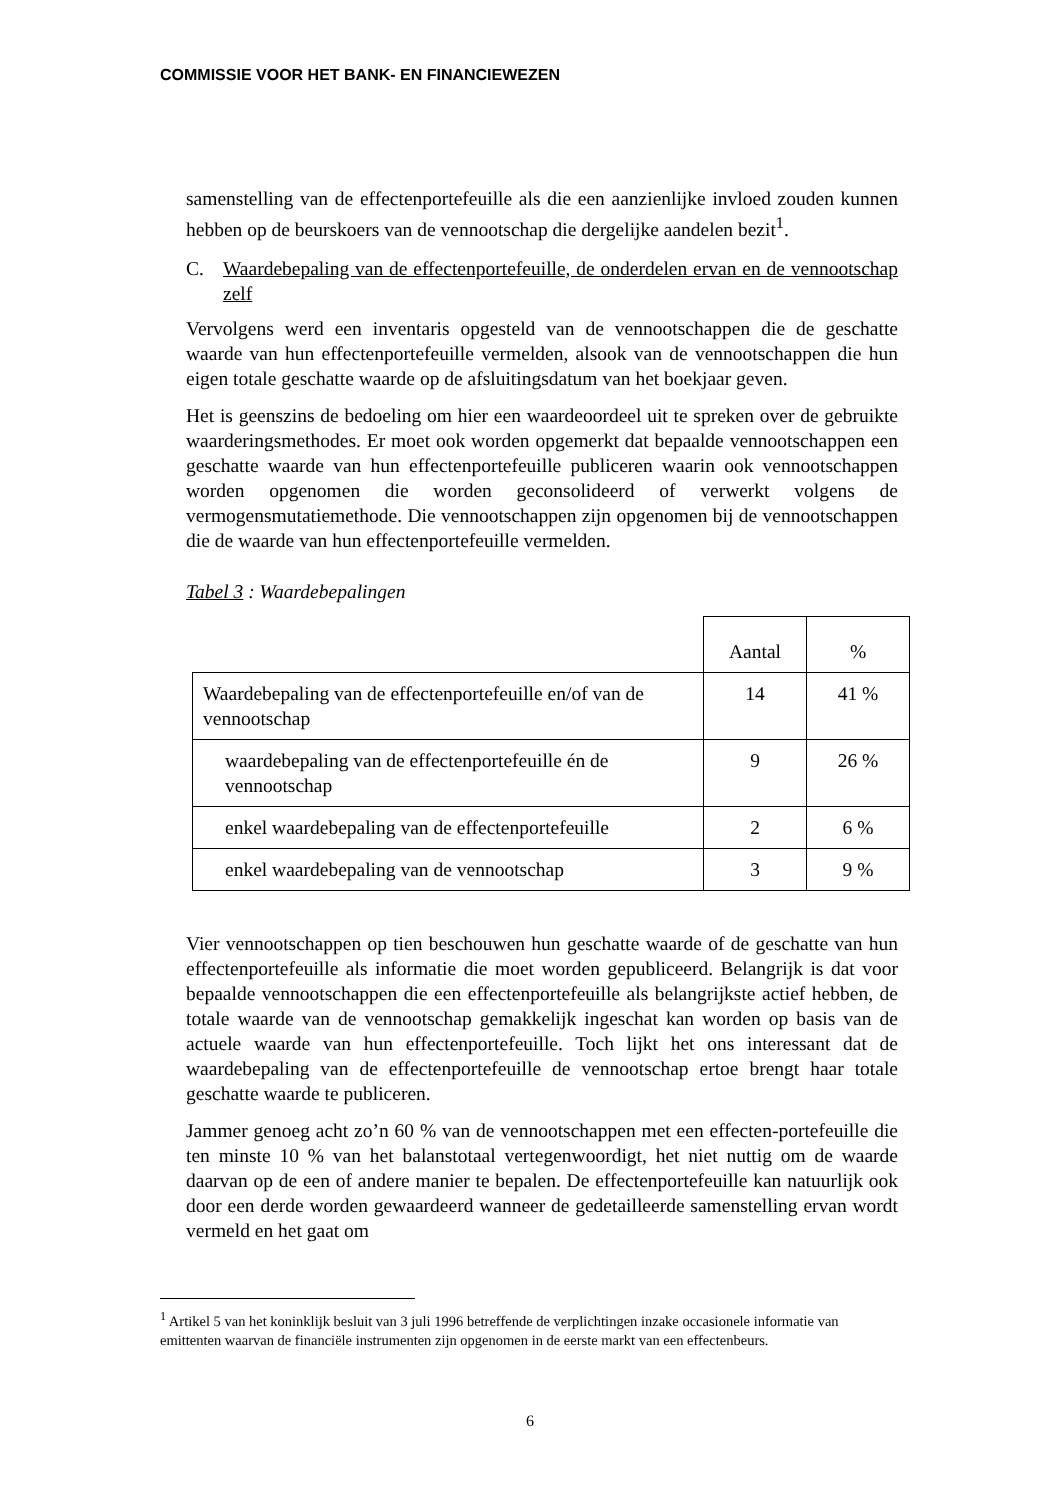COMMISSIE VOOR HET BANK- EN FINANCIEWEZEN
samenstelling van de effectenportefeuille als die een aanzienlijke invloed zouden kunnen hebben op de beurskoers van de vennootschap die dergelijke aandelen bezit<sup>1</sup>.
C. Waardebepaling van de effectenportefeuille, de onderdelen ervan en de vennootschap zelf
Vervolgens werd een inventaris opgesteld van de vennootschappen die de geschatte waarde van hun effectenportefeuille vermelden, alsook van de vennootschappen die hun eigen totale geschatte waarde op de afsluitingsdatum van het boekjaar geven.
Het is geenszins de bedoeling om hier een waardeoordeel uit te spreken over de gebruikte waarderingsmethodes. Er moet ook worden opgemerkt dat bepaalde vennootschappen een geschatte waarde van hun effectenportefeuille publiceren waarin ook vennootschappen worden opgenomen die worden geconsolideerd of verwerkt volgens de vermogensmutatiemethode. Die vennootschappen zijn opgenomen bij de vennootschappen die de waarde van hun effectenportefeuille vermelden.
Tabel 3 : Waardebepalingen
| | Aantal | % |
| Waardebepaling van de effectenportefeuille en/of van de vennootschap | 14 | 41 % |
| waardebepaling van de effectenportefeuille én de vennootschap | 9 | 26 % |
| enkel waardebepaling van de effectenportefeuille | 2 | 6 % |
| enkel waardebepaling van de vennootschap | 3 | 9 % |
Vier vennootschappen op tien beschouwen hun geschatte waarde of de geschatte van hun effectenportefeuille als informatie die moet worden gepubliceerd. Belangrijk is dat voor bepaalde vennootschappen die een effectenportefeuille als belangrijkste actief hebben, de totale waarde van de vennootschap gemakkelijk ingeschat kan worden op basis van de actuele waarde van hun effectenportefeuille. Toch lijkt het ons interessant dat de waardebepaling van de effectenportefeuille de vennootschap ertoe brengt haar totale geschatte waarde te publiceren.
Jammer genoeg acht zo’n 60 % van de vennootschappen met een effecten-portefeuille die ten minste 10 % van het balanstotaal vertegenwoordigt, het niet nuttig om de waarde daarvan op de een of andere manier te bepalen. De effectenportefeuille kan natuurlijk ook door een derde worden gewaardeerd wanneer de gedetailleerde samenstelling ervan wordt vermeld en het gaat om
<sup>1</sup> Artikel 5 van het koninklijk besluit van 3 juli 1996 betreffende de verplichtingen inzake occasionele informatie van emittenten waarvan de financiële instrumenten zijn opgenomen in de eerste markt van een effectenbeurs.
6